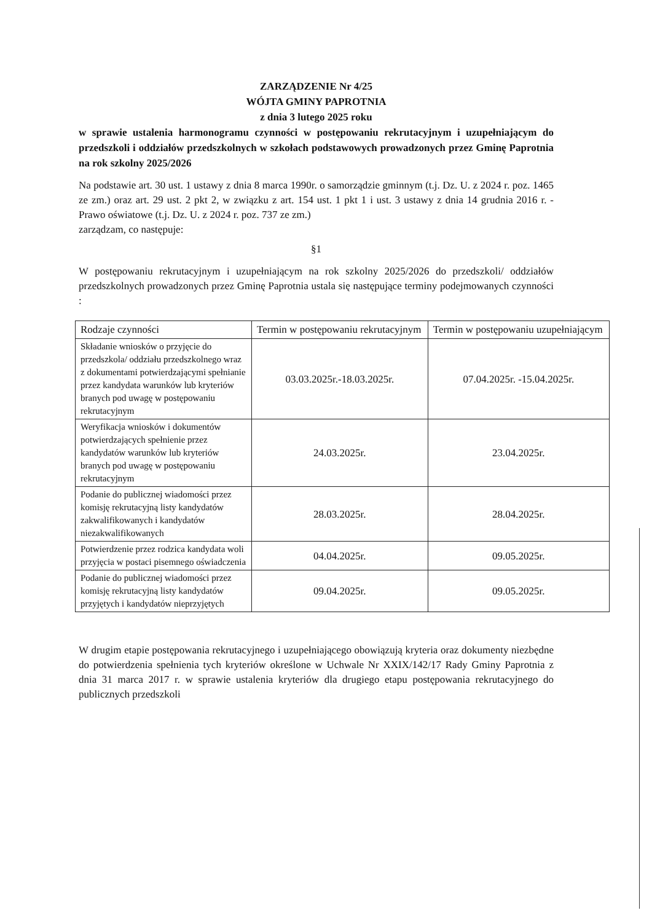ZARZĄDZENIE Nr 4/25
WÓJTA GMINY PAPROTNIA
z dnia 3 lutego 2025 roku
w sprawie ustalenia harmonogramu czynności w postępowaniu rekrutacyjnym i uzupełniającym do przedszkoli i oddziałów przedszkolnych w szkołach podstawowych prowadzonych przez Gminę Paprotnia na rok szkolny 2025/2026
Na podstawie art. 30 ust. 1 ustawy z dnia 8 marca 1990r. o samorządzie gminnym (t.j. Dz. U. z 2024 r. poz. 1465 ze zm.) oraz art. 29 ust. 2 pkt 2, w związku z art. 154 ust. 1 pkt 1 i ust. 3 ustawy z dnia 14 grudnia 2016 r. - Prawo oświatowe (t.j. Dz. U. z 2024 r. poz. 737 ze zm.)
zarządzam, co następuje:
§1
W postępowaniu rekrutacyjnym i uzupełniającym na rok szkolny 2025/2026 do przedszkoli/ oddziałów przedszkolnych prowadzonych przez Gminę Paprotnia ustala się następujące terminy podejmowanych czynności :
| Rodzaje czynności | Termin w postępowaniu rekrutacyjnym | Termin w postępowaniu uzupełniającym |
| --- | --- | --- |
| Składanie wniosków o przyjęcie do przedszkola/ oddziału przedszkolnego wraz z dokumentami potwierdzającymi spełnianie przez kandydata warunków lub kryteriów branych pod uwagę w postępowaniu rekrutacyjnym | 03.03.2025r.-18.03.2025r. | 07.04.2025r. -15.04.2025r. |
| Weryfikacja wniosków i dokumentów potwierdzających spełnienie przez kandydatów warunków lub kryteriów branych pod uwagę w postępowaniu rekrutacyjnym | 24.03.2025r. | 23.04.2025r. |
| Podanie do publicznej wiadomości przez komisję rekrutacyjną listy kandydatów zakwalifikowanych i kandydatów niezakwalifikowanych | 28.03.2025r. | 28.04.2025r. |
| Potwierdzenie przez rodzica kandydata woli przyjęcia w postaci pisemnego oświadczenia | 04.04.2025r. | 09.05.2025r. |
| Podanie do publicznej wiadomości przez komisję rekrutacyjną listy kandydatów przyjętych i kandydatów nieprzyjętych | 09.04.2025r. | 09.05.2025r. |
W drugim etapie postępowania rekrutacyjnego i uzupełniającego obowiązują kryteria oraz dokumenty niezbędne do potwierdzenia spełnienia tych kryteriów określone w Uchwale Nr XXIX/142/17 Rady Gminy Paprotnia z dnia 31 marca 2017 r. w sprawie ustalenia kryteriów dla drugiego etapu postępowania rekrutacyjnego do publicznych przedszkoli